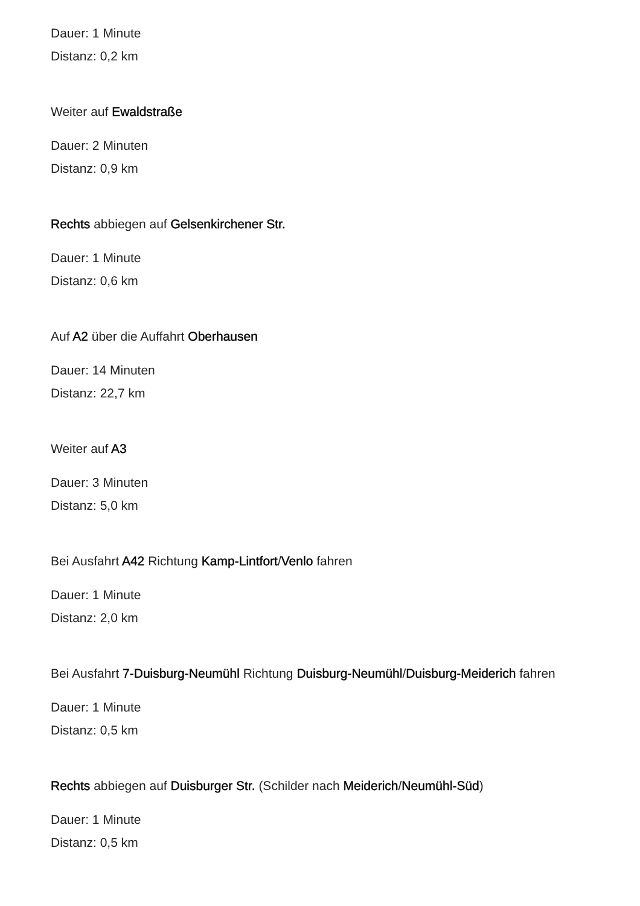Dauer: 1 Minute
Distanz: 0,2 km
Weiter auf Ewaldstraße
Dauer: 2 Minuten
Distanz: 0,9 km
Rechts abbiegen auf Gelsenkirchener Str.
Dauer: 1 Minute
Distanz: 0,6 km
Auf A2 über die Auffahrt Oberhausen
Dauer: 14 Minuten
Distanz: 22,7 km
Weiter auf A3
Dauer: 3 Minuten
Distanz: 5,0 km
Bei Ausfahrt A42 Richtung Kamp-Lintfort/Venlo fahren
Dauer: 1 Minute
Distanz: 2,0 km
Bei Ausfahrt 7-Duisburg-Neumühl Richtung Duisburg-Neumühl/Duisburg-Meiderich fahren
Dauer: 1 Minute
Distanz: 0,5 km
Rechts abbiegen auf Duisburger Str. (Schilder nach Meiderich/Neumühl-Süd)
Dauer: 1 Minute
Distanz: 0,5 km